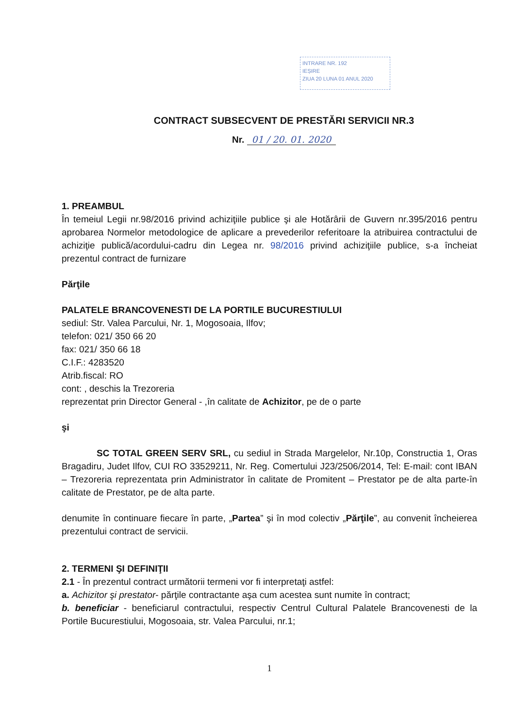INTRARE NR. 192
IEȘIRE
ZIUA 20 LUNA 01 ANUL 2020
CONTRACT SUBSECVENT DE PRESTĂRI SERVICII NR.3
Nr. 01 / 20. 01. 2020
1. PREAMBUL
În temeiul Legii nr.98/2016 privind achiziţiile publice şi ale Hotărârii de Guvern nr.395/2016 pentru aprobarea Normelor metodologice de aplicare a prevederilor referitoare la atribuirea contractului de achiziţie publică/acordului-cadru din Legea nr. 98/2016 privind achiziţiile publice, s-a încheiat prezentul contract de furnizare
Părţile
PALATELE BRANCOVENESTI DE LA PORTILE BUCURESTIULUI
sediul: Str. Valea Parcului, Nr. 1, Mogosoaia, Ilfov;
telefon: 021/ 350 66 20
fax: 021/ 350 66 18
C.I.F.: 4283520
Atrib.fiscal: RO
cont: , deschis la Trezoreria
reprezentat prin Director General - ,în calitate de Achizitor, pe de o parte
şi
SC TOTAL GREEN SERV SRL, cu sediul in Strada Margelelor, Nr.10p, Constructia 1, Oras Bragadiru, Judet Ilfov, CUI RO 33529211, Nr. Reg. Comertului J23/2506/2014, Tel: E-mail: cont IBAN – Trezoreria reprezentata prin Administrator în calitate de Promitent – Prestator pe de alta parte-în calitate de Prestator, pe de alta parte.
denumite în continuare fiecare în parte, „Partea” şi în mod colectiv „Părţile”, au convenit încheierea prezentului contract de servicii.
2. TERMENI ŞI DEFINIŢII
2.1 - În prezentul contract următorii termeni vor fi interpretaţi astfel:
a. Achizitor şi prestator- părţile contractante aşa cum acestea sunt numite în contract;
b. beneficiar - beneficiarul contractului, respectiv Centrul Cultural Palatele Brancovenesti de la Portile Bucurestiului, Mogosoaia, str. Valea Parcului, nr.1;
1